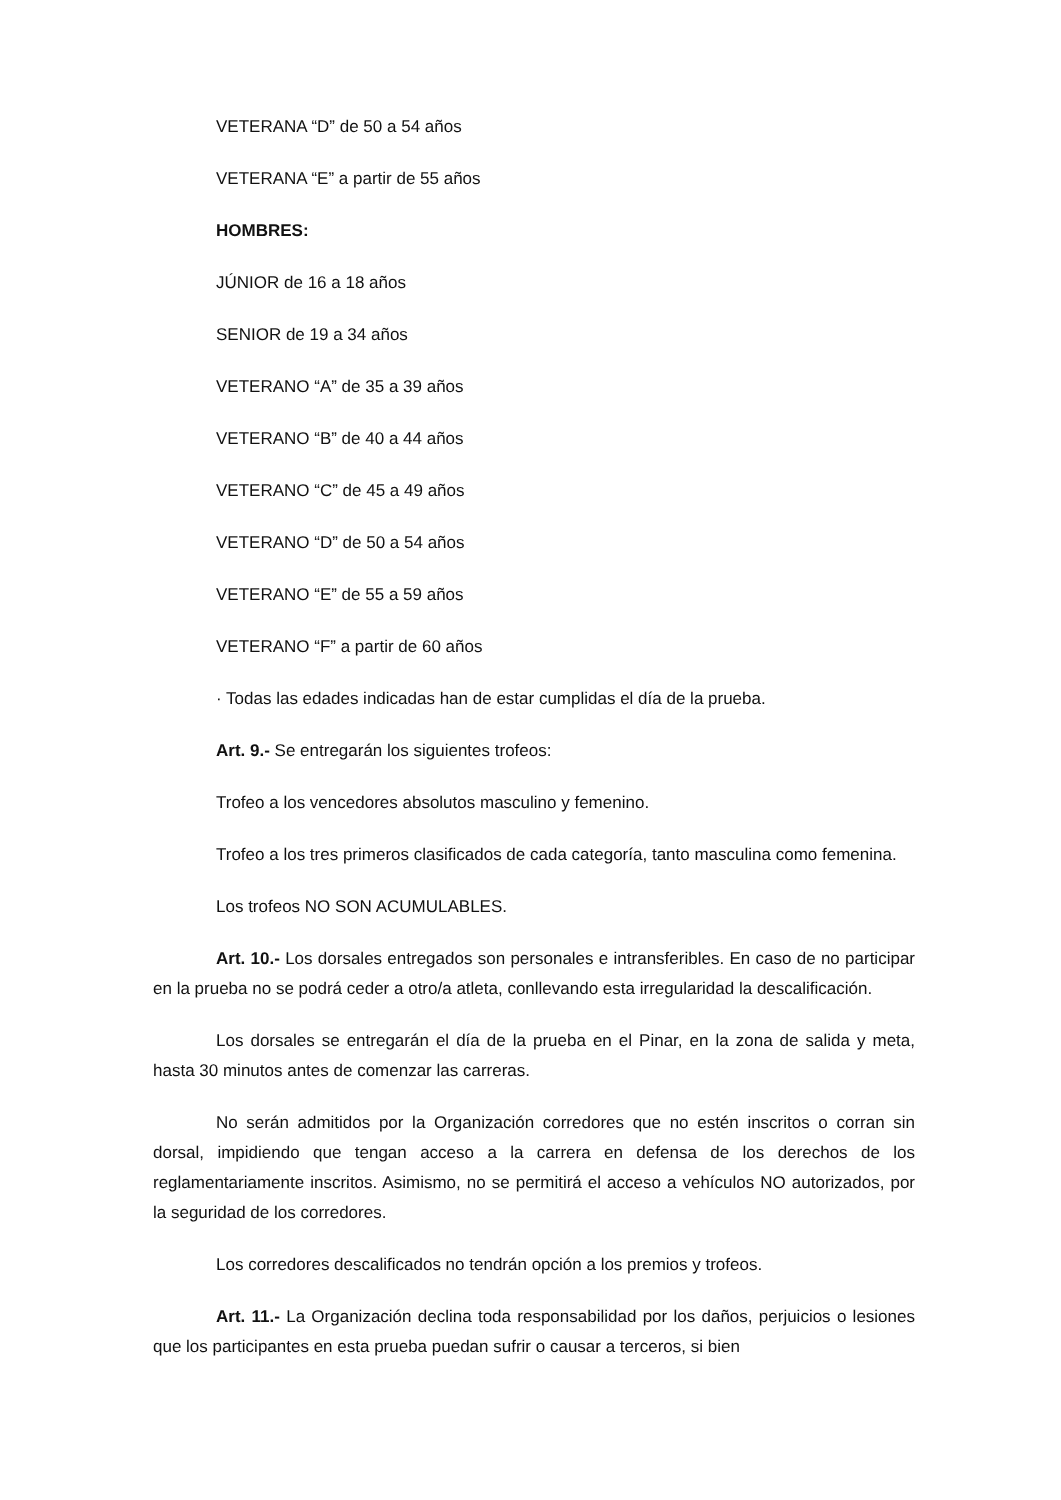VETERANA “D” de 50 a 54 años
VETERANA “E” a partir de 55 años
HOMBRES:
JÚNIOR de 16 a 18 años
SENIOR de 19 a 34 años
VETERANO “A” de 35 a 39 años
VETERANO “B” de 40 a 44 años
VETERANO “C” de 45 a 49 años
VETERANO “D” de 50 a 54 años
VETERANO “E” de 55 a 59 años
VETERANO “F” a partir de 60 años
· Todas las edades indicadas han de estar cumplidas el día de la prueba.
Art. 9.- Se entregarán los siguientes trofeos:
Trofeo a los vencedores absolutos masculino y femenino.
Trofeo a los tres primeros clasificados de cada categoría, tanto masculina como femenina.
Los trofeos NO SON ACUMULABLES.
Art. 10.- Los dorsales entregados son personales e intransferibles. En caso de no participar en la prueba no se podrá ceder a otro/a atleta, conllevando esta irregularidad la descalificación.
Los dorsales se entregarán el día de la prueba en el Pinar, en la zona de salida y meta, hasta 30 minutos antes de comenzar las carreras.
No serán admitidos por la Organización corredores que no estén inscritos o corran sin dorsal, impidiendo que tengan acceso a la carrera en defensa de los derechos de los reglamentariamente inscritos. Asimismo, no se permitirá el acceso a vehículos NO autorizados, por la seguridad de los corredores.
Los corredores descalificados no tendrán opción a los premios y trofeos.
Art. 11.- La Organización declina toda responsabilidad por los daños, perjuicios o lesiones que los participantes en esta prueba puedan sufrir o causar a terceros, si bien